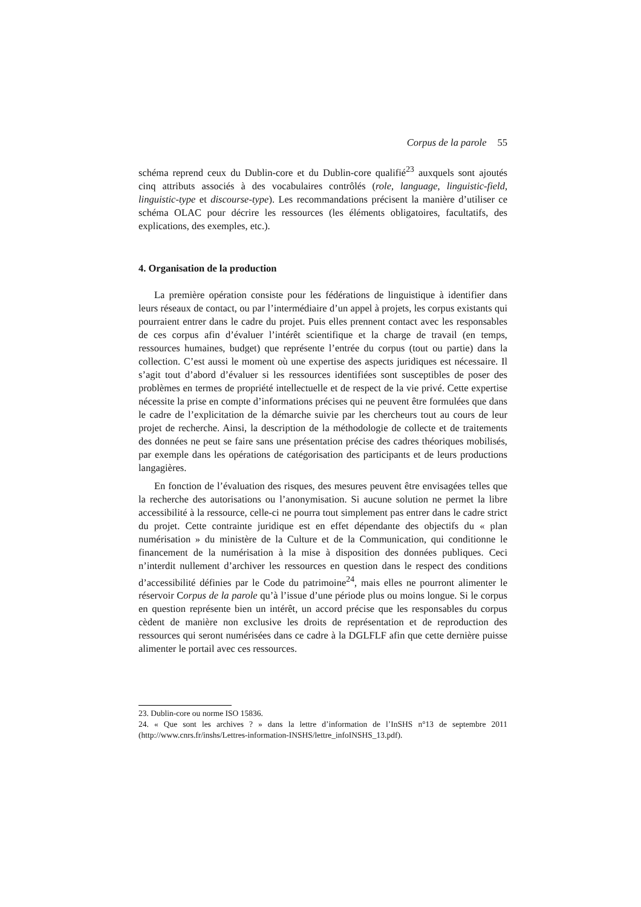Corpus de la parole 55
schéma reprend ceux du Dublin-core et du Dublin-core qualifié<sup>23</sup> auxquels sont ajoutés cinq attributs associés à des vocabulaires contrôlés (role, language, linguistic-field, linguistic-type et discourse-type). Les recommandations précisent la manière d’utiliser ce schéma OLAC pour décrire les ressources (les éléments obligatoires, facultatifs, des explications, des exemples, etc.).
4. Organisation de la production
La première opération consiste pour les fédérations de linguistique à identifier dans leurs réseaux de contact, ou par l’intermédiaire d’un appel à projets, les corpus existants qui pourraient entrer dans le cadre du projet. Puis elles prennent contact avec les responsables de ces corpus afin d’évaluer l’intérêt scientifique et la charge de travail (en temps, ressources humaines, budget) que représente l’entrée du corpus (tout ou partie) dans la collection. C’est aussi le moment où une expertise des aspects juridiques est nécessaire. Il s’agit tout d’abord d’évaluer si les ressources identifiées sont susceptibles de poser des problèmes en termes de propriété intellectuelle et de respect de la vie privé. Cette expertise nécessite la prise en compte d’informations précises qui ne peuvent être formulées que dans le cadre de l’explicitation de la démarche suivie par les chercheurs tout au cours de leur projet de recherche. Ainsi, la description de la méthodologie de collecte et de traitements des données ne peut se faire sans une présentation précise des cadres théoriques mobilisés, par exemple dans les opérations de catégorisation des participants et de leurs productions langagières.
En fonction de l’évaluation des risques, des mesures peuvent être envisagées telles que la recherche des autorisations ou l’anonymisation. Si aucune solution ne permet la libre accessibilité à la ressource, celle-ci ne pourra tout simplement pas entrer dans le cadre strict du projet. Cette contrainte juridique est en effet dépendante des objectifs du « plan numérisation » du ministère de la Culture et de la Communication, qui conditionne le financement de la numérisation à la mise à disposition des données publiques. Ceci n’interdit nullement d’archiver les ressources en question dans le respect des conditions d’accessibilité définies par le Code du patrimoine<sup>24</sup>, mais elles ne pourront alimenter le réservoir Corpus de la parole qu’à l’issue d’une période plus ou moins longue. Si le corpus en question représente bien un intérêt, un accord précise que les responsables du corpus cèdent de manière non exclusive les droits de représentation et de reproduction des ressources qui seront numérisées dans ce cadre à la DGLFLF afin que cette dernière puisse alimenter le portail avec ces ressources.
23. Dublin-core ou norme ISO 15836.
24. « Que sont les archives ? » dans la lettre d’information de l’InSHS n°13 de septembre 2011 (http://www.cnrs.fr/inshs/Lettres-information-INSHS/lettre_infoINSHS_13.pdf).